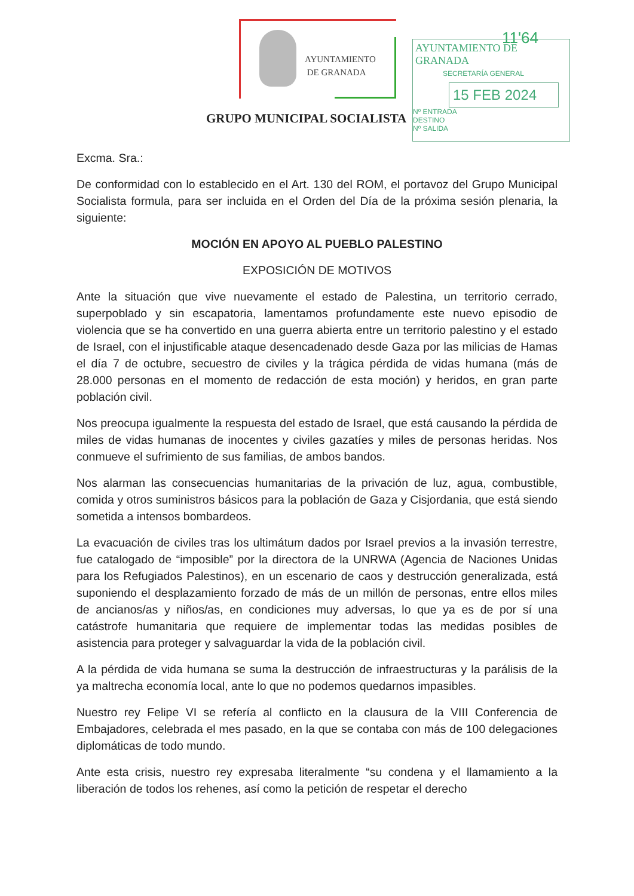AYUNTAMIENTO
DE GRANADA
11'64
AYUNTAMIENTO DE GRANADA
SECRETARÍA GENERAL
15 FEB 2024
Nº ENTRADA
DESTINO
Nº SALIDA
GRUPO MUNICIPAL SOCIALISTA
Excma. Sra.:
De conformidad con lo establecido en el Art. 130 del ROM, el portavoz del Grupo Municipal Socialista formula, para ser incluida en el Orden del Día de la próxima sesión plenaria, la siguiente:
MOCIÓN EN APOYO AL PUEBLO PALESTINO
EXPOSICIÓN DE MOTIVOS
Ante la situación que vive nuevamente el estado de Palestina, un territorio cerrado, superpoblado y sin escapatoria, lamentamos profundamente este nuevo episodio de violencia que se ha convertido en una guerra abierta entre un territorio palestino y el estado de Israel, con el injustificable ataque desencadenado desde Gaza por las milicias de Hamas el día 7 de octubre, secuestro de civiles y la trágica pérdida de vidas humana (más de 28.000 personas en el momento de redacción de esta moción) y heridos, en gran parte población civil.
Nos preocupa igualmente la respuesta del estado de Israel, que está causando la pérdida de miles de vidas humanas de inocentes y civiles gazatíes y miles de personas heridas. Nos conmueve el sufrimiento de sus familias, de ambos bandos.
Nos alarman las consecuencias humanitarias de la privación de luz, agua, combustible, comida y otros suministros básicos para la población de Gaza y Cisjordania, que está siendo sometida a intensos bombardeos.
La evacuación de civiles tras los ultimátum dados por Israel previos a la invasión terrestre, fue catalogado de “imposible” por la directora de la UNRWA (Agencia de Naciones Unidas para los Refugiados Palestinos), en un escenario de caos y destrucción generalizada, está suponiendo el desplazamiento forzado de más de un millón de personas, entre ellos miles de ancianos/as y niños/as, en condiciones muy adversas, lo que ya es de por sí una catástrofe humanitaria que requiere de implementar todas las medidas posibles de asistencia para proteger y salvaguardar la vida de la población civil.
A la pérdida de vida humana se suma la destrucción de infraestructuras y la parálisis de la ya maltrecha economía local, ante lo que no podemos quedarnos impasibles.
Nuestro rey Felipe VI se refería al conflicto en la clausura de la VIII Conferencia de Embajadores, celebrada el mes pasado, en la que se contaba con más de 100 delegaciones diplomáticas de todo mundo.
Ante esta crisis, nuestro rey expresaba literalmente “su condena y el llamamiento a la liberación de todos los rehenes, así como la petición de respetar el derecho